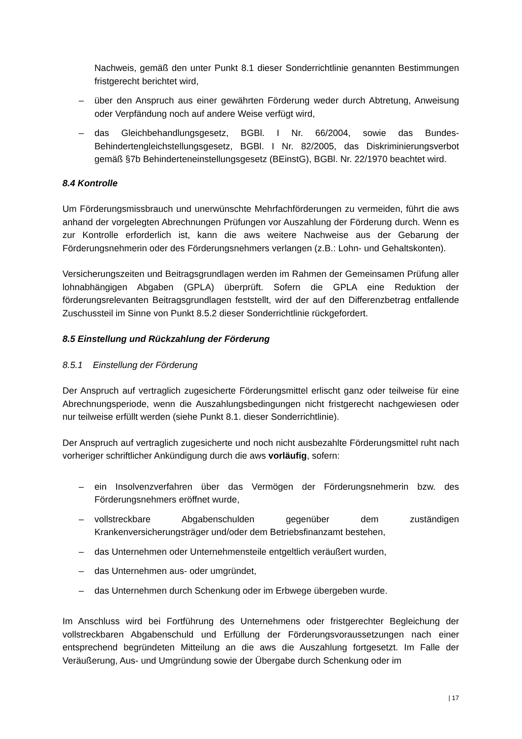Nachweis, gemäß den unter Punkt 8.1 dieser Sonderrichtlinie genannten Bestimmungen fristgerecht berichtet wird,
– über den Anspruch aus einer gewährten Förderung weder durch Abtretung, Anweisung oder Verpfändung noch auf andere Weise verfügt wird,
– das Gleichbehandlungsgesetz, BGBl. I Nr. 66/2004, sowie das Bundes-Behindertengleichstellungsgesetz, BGBl. I Nr. 82/2005, das Diskriminierungsverbot gemäß §7b Behinderteneinstellungsgesetz (BEinstG), BGBl. Nr. 22/1970 beachtet wird.
8.4 Kontrolle
Um Förderungsmissbrauch und unerwünschte Mehrfachförderungen zu vermeiden, führt die aws anhand der vorgelegten Abrechnungen Prüfungen vor Auszahlung der Förderung durch. Wenn es zur Kontrolle erforderlich ist, kann die aws weitere Nachweise aus der Gebarung der Förderungsnehmerin oder des Förderungsnehmers verlangen (z.B.: Lohn- und Gehaltskonten).
Versicherungszeiten und Beitragsgrundlagen werden im Rahmen der Gemeinsamen Prüfung aller lohnabhängigen Abgaben (GPLA) überprüft. Sofern die GPLA eine Reduktion der förderungsrelevanten Beitragsgrundlagen feststellt, wird der auf den Differenzbetrag entfallende Zuschussteil im Sinne von Punkt 8.5.2 dieser Sonderrichtlinie rückgefordert.
8.5 Einstellung und Rückzahlung der Förderung
8.5.1 Einstellung der Förderung
Der Anspruch auf vertraglich zugesicherte Förderungsmittel erlischt ganz oder teilweise für eine Abrechnungsperiode, wenn die Auszahlungsbedingungen nicht fristgerecht nachgewiesen oder nur teilweise erfüllt werden (siehe Punkt 8.1. dieser Sonderrichtlinie).
Der Anspruch auf vertraglich zugesicherte und noch nicht ausbezahlte Förderungsmittel ruht nach vorheriger schriftlicher Ankündigung durch die aws vorläufig, sofern:
– ein Insolvenzverfahren über das Vermögen der Förderungsnehmerin bzw. des Förderungsnehmers eröffnet wurde,
– vollstreckbare Abgabenschulden gegenüber dem zuständigen Krankenversicherungsträger und/oder dem Betriebsfinanzamt bestehen,
– das Unternehmen oder Unternehmensteile entgeltlich veräußert wurden,
– das Unternehmen aus- oder umgründet,
– das Unternehmen durch Schenkung oder im Erbwege übergeben wurde.
Im Anschluss wird bei Fortführung des Unternehmens oder fristgerechter Begleichung der vollstreckbaren Abgabenschuld und Erfüllung der Förderungsvoraussetzungen nach einer entsprechend begründeten Mitteilung an die aws die Auszahlung fortgesetzt. Im Falle der Veräußerung, Aus- und Umgründung sowie der Übergabe durch Schenkung oder im
| 17